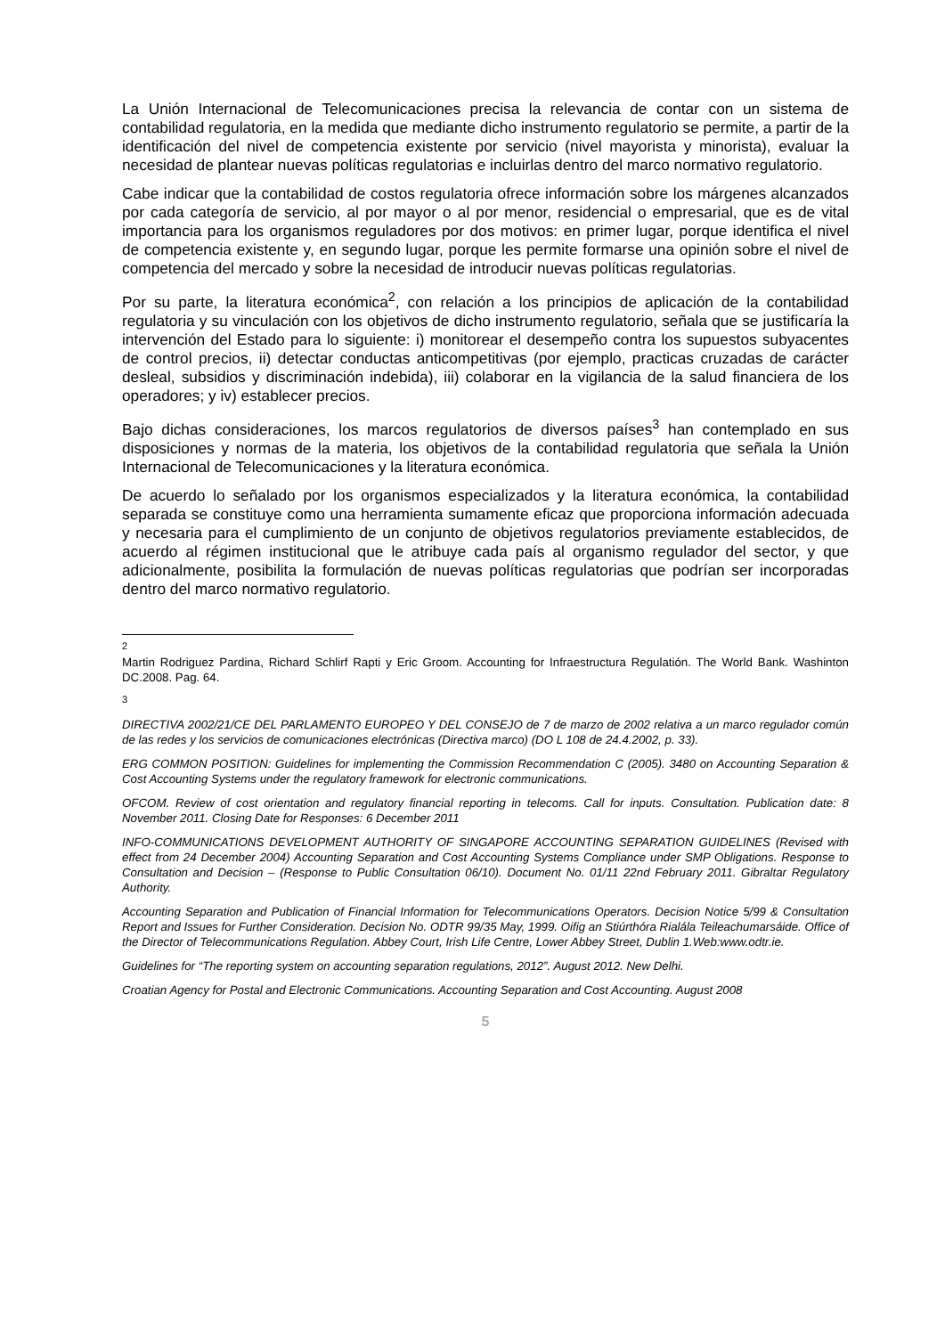La Unión Internacional de Telecomunicaciones precisa la relevancia de contar con un sistema de contabilidad regulatoria, en la medida que mediante dicho instrumento regulatorio se permite, a partir de la identificación del nivel de competencia existente por servicio (nivel mayorista y minorista), evaluar la necesidad de plantear nuevas políticas regulatorias e incluirlas dentro del marco normativo regulatorio.
Cabe indicar que la contabilidad de costos regulatoria ofrece información sobre los márgenes alcanzados por cada categoría de servicio, al por mayor o al por menor, residencial o empresarial, que es de vital importancia para los organismos reguladores por dos motivos: en primer lugar, porque identifica el nivel de competencia existente y, en segundo lugar, porque les permite formarse una opinión sobre el nivel de competencia del mercado y sobre la necesidad de introducir nuevas políticas regulatorias.
Por su parte, la literatura económica<sup>2</sup>, con relación a los principios de aplicación de la contabilidad regulatoria y su vinculación con los objetivos de dicho instrumento regulatorio, señala que se justificaría la intervención del Estado para lo siguiente: i) monitorear el desempeño contra los supuestos subyacentes de control precios, ii) detectar conductas anticompetitivas (por ejemplo, practicas cruzadas de carácter desleal, subsidios y discriminación indebida), iii) colaborar en la vigilancia de la salud financiera de los operadores; y iv) establecer precios.
Bajo dichas consideraciones, los marcos regulatorios de diversos países<sup>3</sup> han contemplado en sus disposiciones y normas de la materia, los objetivos de la contabilidad regulatoria que señala la Unión Internacional de Telecomunicaciones y la literatura económica.
De acuerdo lo señalado por los organismos especializados y la literatura económica, la contabilidad separada se constituye como una herramienta sumamente eficaz que proporciona información adecuada y necesaria para el cumplimiento de un conjunto de objetivos regulatorios previamente establecidos, de acuerdo al régimen institucional que le atribuye cada país al organismo regulador del sector, y que adicionalmente, posibilita la formulación de nuevas políticas regulatorias que podrían ser incorporadas dentro del marco normativo regulatorio.
2
Martin Rodriguez Pardina, Richard Schlirf Rapti y Eric Groom. Accounting for Infraestructura Regulatión. The World Bank. Washinton DC.2008. Pag. 64.
3
DIRECTIVA 2002/21/CE DEL PARLAMENTO EUROPEO Y DEL CONSEJO de 7 de marzo de 2002 relativa a un marco regulador común de las redes y los servicios de comunicaciones electrónicas (Directiva marco) (DO L 108 de 24.4.2002, p. 33).
ERG COMMON POSITION: Guidelines for implementing the Commission Recommendation C (2005). 3480 on Accounting Separation & Cost Accounting Systems under the regulatory framework for electronic communications.
OFCOM. Review of cost orientation and regulatory financial reporting in telecoms. Call for inputs. Consultation. Publication date: 8 November 2011. Closing Date for Responses: 6 December 2011
INFO-COMMUNICATIONS DEVELOPMENT AUTHORITY OF SINGAPORE ACCOUNTING SEPARATION GUIDELINES (Revised with effect from 24 December 2004) Accounting Separation and Cost Accounting Systems Compliance under SMP Obligations. Response to Consultation and Decision – (Response to Public Consultation 06/10). Document No. 01/11 22nd February 2011. Gibraltar Regulatory Authority.
Accounting Separation and Publication of Financial Information for Telecommunications Operators. Decision Notice 5/99 & Consultation Report and Issues for Further Consideration. Decision No. ODTR 99/35 May, 1999. Oifig an Stiúrthóra Rialála Teileachumarsáide. Office of the Director of Telecommunications Regulation. Abbey Court, Irish Life Centre, Lower Abbey Street, Dublin 1.Web:www.odtr.ie.
Guidelines for “The reporting system on accounting separation regulations, 2012”. August 2012. New Delhi.
Croatian Agency for Postal and Electronic Communications. Accounting Separation and Cost Accounting. August 2008
5